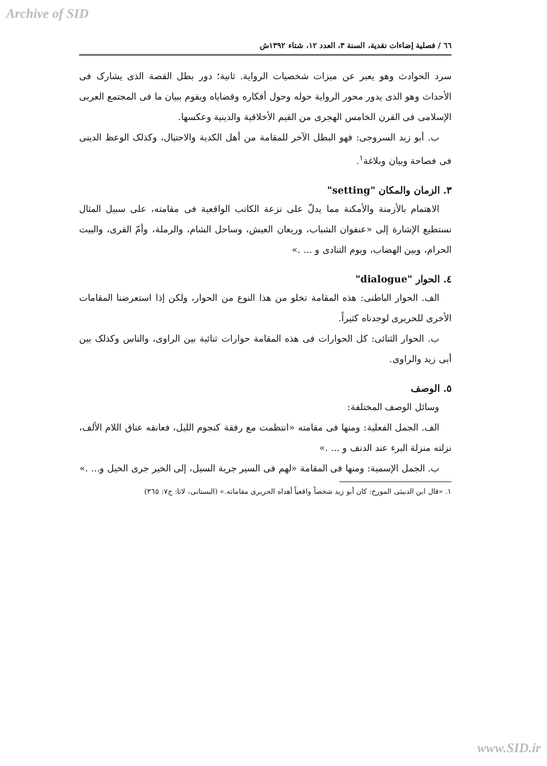Archive of SID
٦٦ / فصلية إضاءات نقدية، السنة ٣، العدد ١٢، شتاء ١٣٩٢ش
سرد الحوادث وهو يعبر عن ميزات شخصيات الرواية. ثانية؛ دور بطل القصة الذى يشارک فى الأحداث وهو الذى يدور محور الرواية حوله وحول أفكاره وقضاياه ويقوم ببيان ما فى المجتمع العربى الإسلامى فى القرن الخامس الهجرى من القيم الأخلاقية والدينية وعكسها.
ب. أبو زيد السروجى: فهو البطل الآخر للمقامة من أهل الكدية والاحتيال، وكذلک الوعظ الدينى فى فصاحة وبيان وبلاغة<sup>١</sup>.
٣. الزمان والمكان "setting"
الاهتمام بالأزمنة والأمكنة مما يدلّ على نزعة الكاتب الواقعية فى مقامته، على سبيل المثال نستطيع الإشارة إلى «عنفوان الشباب، وريعان العيش، وساحل الشام، والرملة، وأمّ القرى، والبيت الحرام، وبين الهضاب، ويوم التنادى و ... .»
٤. الحوار "dialogue"
الف. الحوار الباطنى: هذه المقامة تخلو من هذا النوع من الحوار، ولكن إذا استعرضنا المقامات الأخرى للحريرى لوجدناه كثيراً.
ب. الحوار الثنائى: كل الحوارات فى هذه المقامة حوارات ثنائية بين الراوى، والناس وكذلک بين أبى زيد والراوى.
٥. الوصف
وسائل الوصف المختلفة:
الف. الجمل الفعلية: ومنها فى مقامته «انتظمت مع رفقة كنجوم الليل، فعانقه عناق اللام الألف، نزلته منزلة البرء عند الدنف و ... .»
ب. الجمل الإسمية: ومنها فى المقامة «لهم فى السير جرية السيل، إلى الخير جرى الخيل و... .»
١. «قال ابن الدبيثى المورخ: كان أبو زيد شخصاً واقعياً أهداه الحريرى مقاماته.» (البستانى، لاتا: ج٧: ٣٦٥)
www.SID.ir